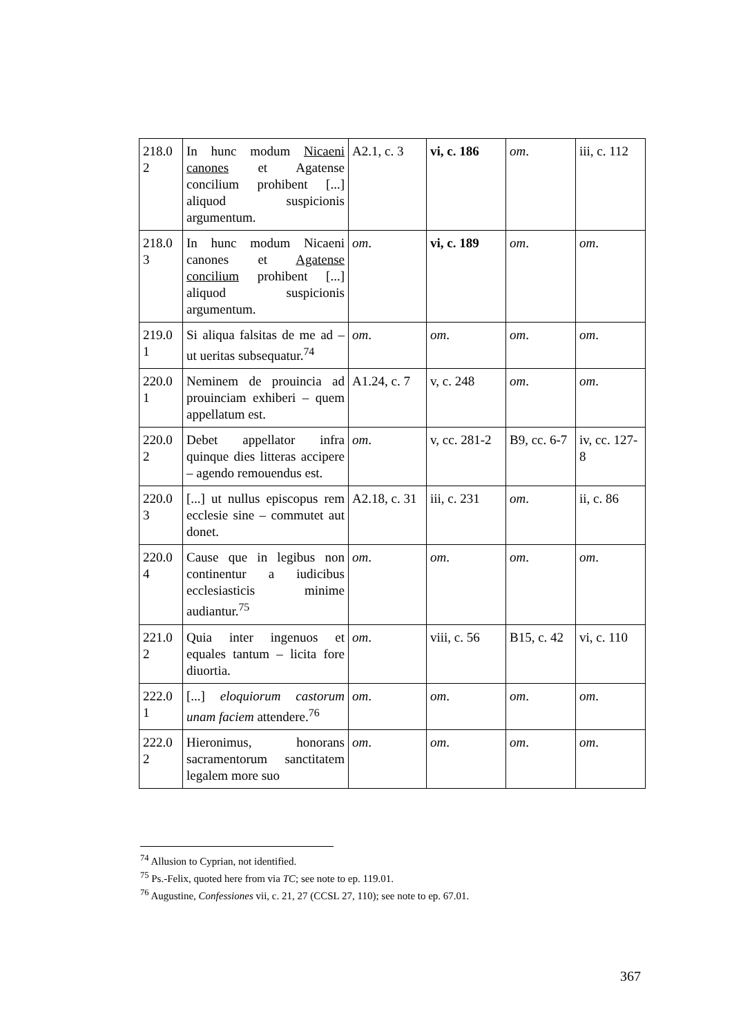| 218.0 2 | In hunc modum Nicaeni canones et Agatense concilium prohibent [...] aliquod suspicionis argumentum. | A2.1, c. 3 | vi, c. 186 | om . | iii, c. 112 |
| 218.0 3 | In hunc modum Nicaeni canones et Agatense concilium prohibent [...] aliquod suspicionis argumentum. | om . | vi, c. 189 | om . | om . |
| 219.0 1 | Si aliqua falsitas de me ad – ut ueritas subsequatur.<sup>74</sup> | om . | om . | om . | om . |
| 220.0 1 | Neminem de prouincia ad prouinciam exhiberi – quem appellatum est. | A1.24, c. 7 | v, c. 248 | om . | om . |
| 220.0 2 | Debet appellator infra quinque dies litteras accipere – agendo remouendus est. | om . | v, cc. 281-2 | B9, cc. 6-7 | iv, cc. 127-8 |
| 220.0 3 | [...] ut nullus episcopus rem ecclesie sine – commutet aut donet. | A2.18, c. 31 | iii, c. 231 | om . | ii, c. 86 |
| 220.0 4 | Cause que in legibus non continentur a iudicibus ecclesiasticis minime audiantur.<sup>75</sup> | om . | om . | om . | om . |
| 221.0 2 | Quia inter ingenuos et equales tantum – licita fore diuortia. | om . | viii, c. 56 | B15, c. 42 | vi, c. 110 |
| 222.0 1 | [...] eloquiorum castorum unam faciem attendere.<sup>76</sup> | om . | om . | om . | om . |
| 222.0 2 | Hieronimus, honorans sacramentorum sanctitatem legalem more suo | om . | om . | om . | om . |
<sup>74</sup> Allusion to Cyprian, not identified.
<sup>75</sup> Ps.-Felix, quoted here from via TC; see note to ep. 119.01.
<sup>76</sup> Augustine, Confessiones vii, c. 21, 27 (CCSL 27, 110); see note to ep. 67.01.
367